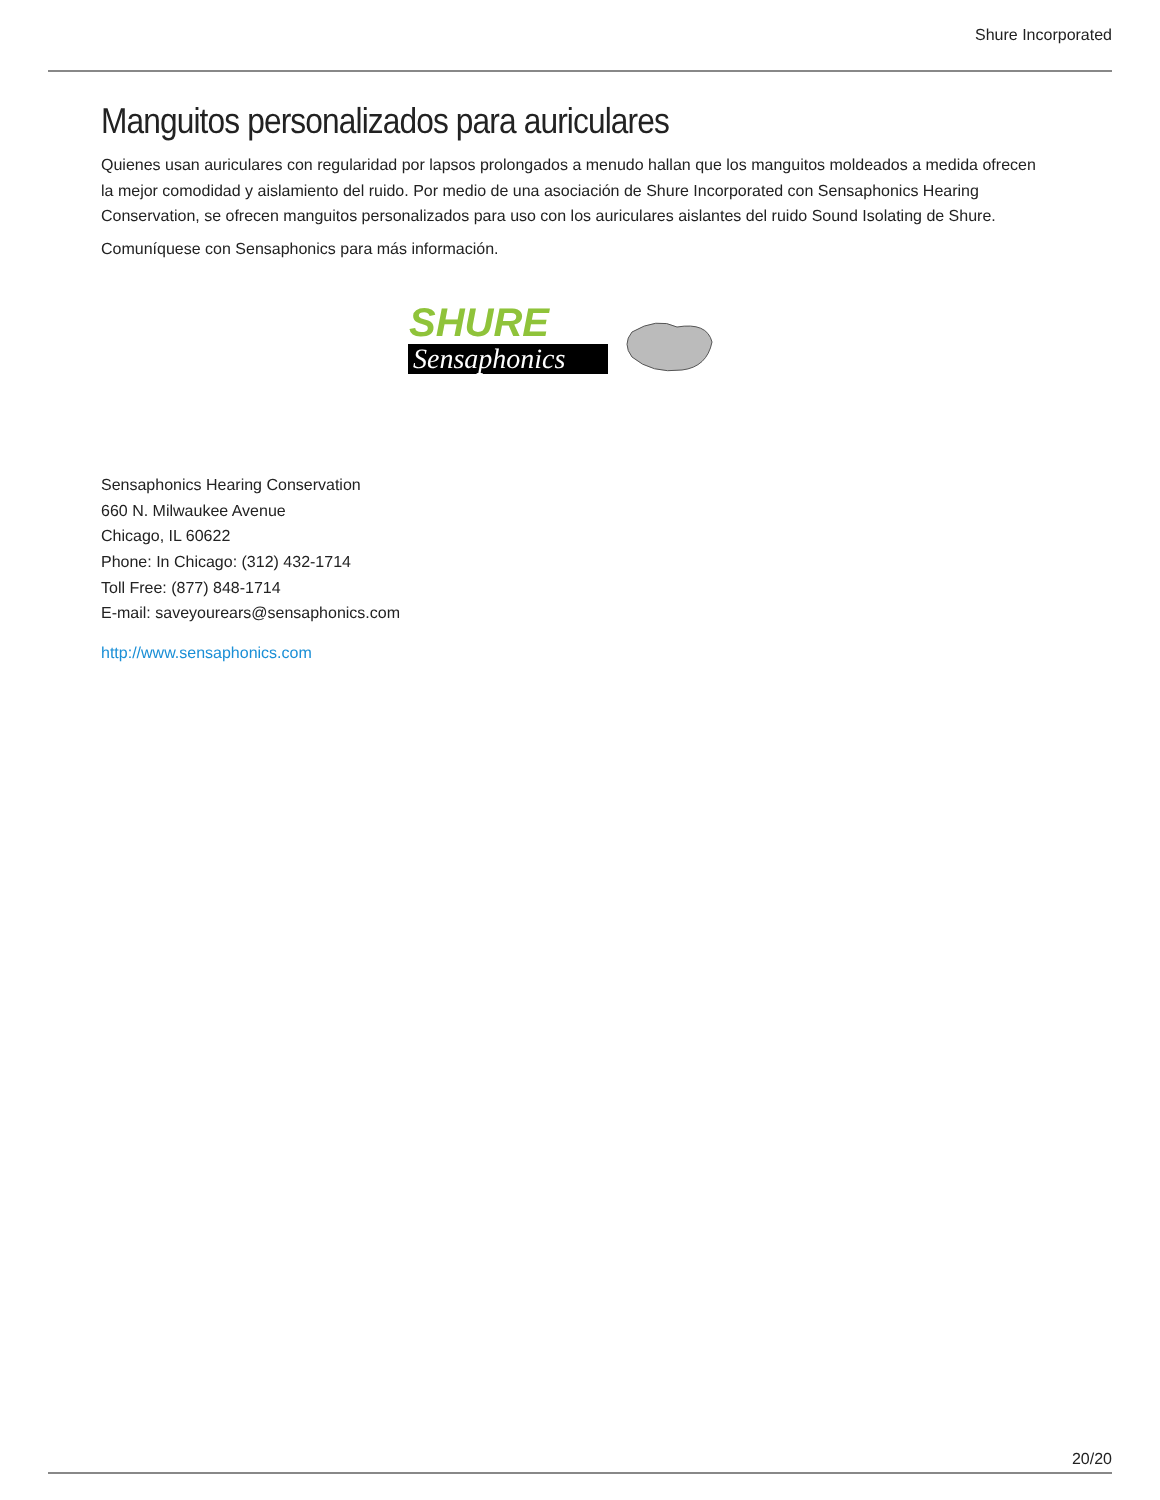Shure Incorporated
Manguitos personalizados para auriculares
Quienes usan auriculares con regularidad por lapsos prolongados a menudo hallan que los manguitos moldeados a medida ofrecen la mejor comodidad y aislamiento del ruido. Por medio de una asociación de Shure Incorporated con Sensaphonics Hearing Conservation, se ofrecen manguitos personalizados para uso con los auriculares aislantes del ruido Sound Isolating de Shure.
Comuníquese con Sensaphonics para más información.
SHURE
Sensaphonics
Sensaphonics Hearing Conservation
660 N. Milwaukee Avenue
Chicago, IL 60622
Phone: In Chicago: (312) 432-1714
Toll Free: (877) 848-1714
E-mail: saveyourears@sensaphonics.com
http://www.sensaphonics.com
20/20